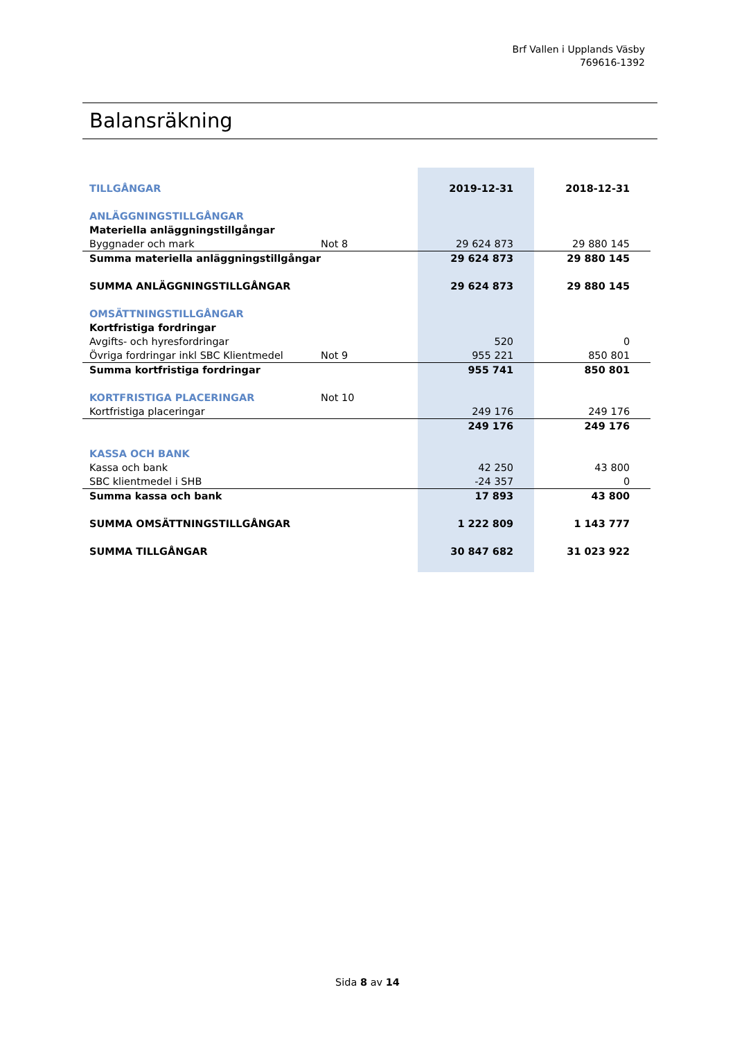Brf Vallen i Upplands Väsby
769616-1392
Balansräkning
| TILLGÅNGAR | | | 2019-12-31 | 2018-12-31 |
| ANLÄGGNINGSTILLGÅNGAR | | | | |
| Materiella anläggningstillgångar | | | | |
| Byggnader och mark | Not 8 | | 29 624 873 | 29 880 145 |
| Summa materiella anläggningstillgångar | | | 29 624 873 | 29 880 145 |
| SUMMA ANLÄGGNINGSTILLGÅNGAR | | | 29 624 873 | 29 880 145 |
| OMSÄTTNINGSTILLGÅNGAR | | | | |
| Kortfristiga fordringar | | | | |
| Avgifts- och hyresfordringar | | | 520 | 0 |
| Övriga fordringar inkl SBC Klientmedel | Not 9 | | 955 221 | 850 801 |
| Summa kortfristiga fordringar | | | 955 741 | 850 801 |
| KORTFRISTIGA PLACERINGAR | Not 10 | | | |
| Kortfristiga placeringar | | | 249 176 | 249 176 |
| | | | 249 176 | 249 176 |
| KASSA OCH BANK | | | | |
| Kassa och bank | | | 42 250 | 43 800 |
| SBC klientmedel i SHB | | | -24 357 | 0 |
| Summa kassa och bank | | | 17 893 | 43 800 |
| SUMMA OMSÄTTNINGSTILLGÅNGAR | | | 1 222 809 | 1 143 777 |
| SUMMA TILLGÅNGAR | | | 30 847 682 | 31 023 922 |
Sida 8 av 14